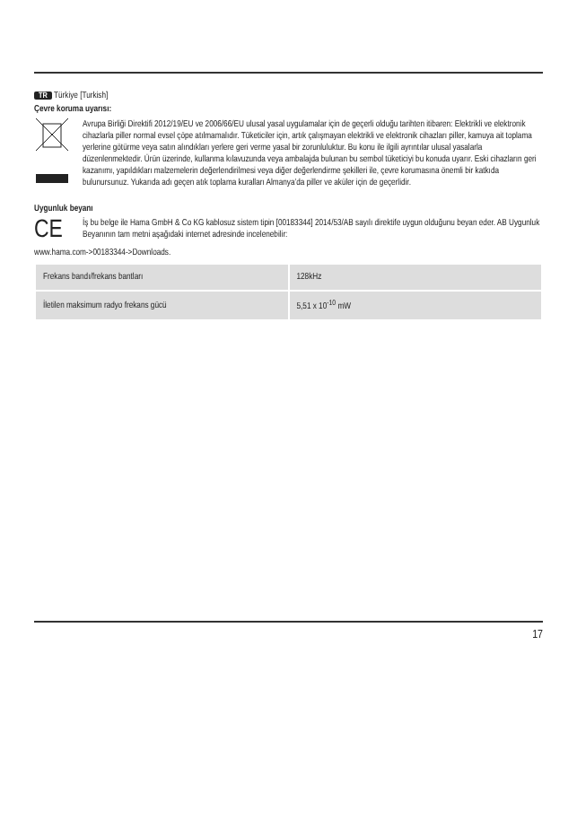TR Türkiye [Turkish]
Çevre koruma uyarısı:
Avrupa Birliği Direktifi 2012/19/EU ve 2006/66/EU ulusal yasal uygulamalar için de geçerli olduğu tarihten itibaren: Elektrikli ve elektronik cihazlarla piller normal evsel çöpe atılmamalıdır. Tüketiciler için, artık çalışmayan elektrikli ve elektronik cihazları piller, kamuya ait toplama yerlerine götürme veya satın alındıkları yerlere geri verme yasal bir zorunluluktur. Bu konu ile ilgili ayrıntılar ulusal yasalarla düzenlenmektedir. Ürün üzerinde, kullanma kılavuzunda veya ambalajda bulunan bu sembol tüketiciyi bu konuda uyarır. Eski cihazların geri kazanımı, yapıldıkları malzemelerin değerlendirilmesi veya diğer değerlendirme şekilleri ile, çevre korumasına önemli bir katkıda bulunursunuz. Yukarıda adı geçen atık toplama kuralları Almanya’da piller ve aküler için de geçerlidir.
Uygunluk beyanı
CE
İş bu belge ile Hama GmbH & Co KG kablosuz sistem tipin [00183344] 2014/53/AB sayılı direktife uygun olduğunu beyan eder. AB Uygunluk Beyanının tam metni aşağıdaki internet adresinde incelenebilir:
www.hama.com->00183344->Downloads.
| Frekans bandı/frekans bantları | 128kHz |
| İletilen maksimum radyo frekans gücü | 5,51 x 10<sup>-10</sup> mW |
17